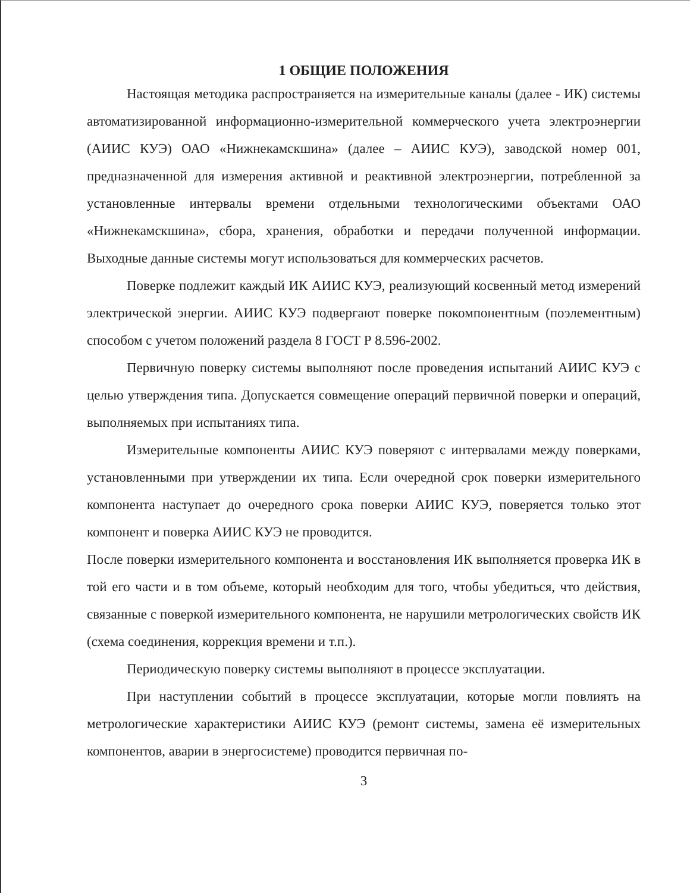1 ОБЩИЕ ПОЛОЖЕНИЯ
Настоящая методика распространяется на измерительные каналы (далее - ИК) системы автоматизированной информационно-измерительной коммерческого учета электроэнергии (АИИС КУЭ) ОАО «Нижнекамскшина» (далее – АИИС КУЭ), заводской номер 001, предназначенной для измерения активной и реактивной электроэнергии, потребленной за установленные интервалы времени отдельными технологическими объектами ОАО «Нижнекамскшина», сбора, хранения, обработки и передачи полученной информации. Выходные данные системы могут использоваться для коммерческих расчетов.
Поверке подлежит каждый ИК АИИС КУЭ, реализующий косвенный метод измерений электрической энергии. АИИС КУЭ подвергают поверке покомпонентным (поэлементным) способом с учетом положений раздела 8 ГОСТ Р 8.596-2002.
Первичную поверку системы выполняют после проведения испытаний АИИС КУЭ с целью утверждения типа. Допускается совмещение операций первичной поверки и операций, выполняемых при испытаниях типа.
Измерительные компоненты АИИС КУЭ поверяют с интервалами между поверками, установленными при утверждении их типа. Если очередной срок поверки измерительного компонента наступает до очередного срока поверки АИИС КУЭ, поверяется только этот компонент и поверка АИИС КУЭ не проводится.
После поверки измерительного компонента и восстановления ИК выполняется проверка ИК в той его части и в том объеме, который необходим для того, чтобы убедиться, что действия, связанные с поверкой измерительного компонента, не нарушили метрологических свойств ИК (схема соединения, коррекция времени и т.п.).
Периодическую поверку системы выполняют в процессе эксплуатации.
При наступлении событий в процессе эксплуатации, которые могли повлиять на метрологические характеристики АИИС КУЭ (ремонт системы, замена её измерительных компонентов, аварии в энергосистеме) проводится первичная по-
3